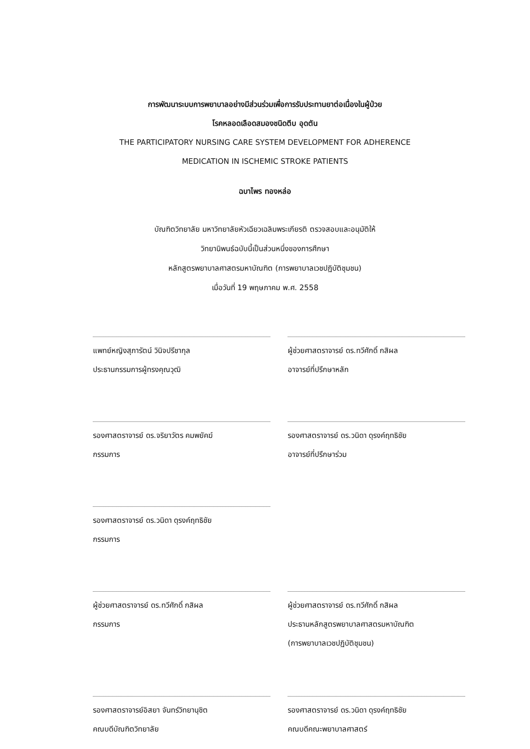การพัฒนาระบบการพยาบาลอย่างมีส่วนร่วมเพื่อการรับประทานยาต่อเนื่องในผู้ป่วย
โรคหลอดเลือดสมองชนิดตีบ อุดตัน
THE PARTICIPATORY NURSING CARE SYSTEM DEVELOPMENT FOR ADHERENCE
MEDICATION IN ISCHEMIC STROKE PATIENTS
ฉบาไพร ทองหล่อ
บัณฑิตวิทยาลัย มหาวิทยาลัยหัวเฉียวเฉลิมพระเกียรติ ตรวจสอบและอนุมัติให้
วิทยานิพนธ์ฉบับนี้เป็นส่วนหนึ่งของการศึกษา
หลักสูตรพยาบาลศาสตรมหาบัณฑิต (การพยาบาลเวชปฏิบัติชุมชน)
เมื่อวันที่ 19 พฤษภาคม พ.ศ. 2558
แพทย์หญิงสุภารัตน์ วินิจปรีชากุล
ประธานกรรมการผู้ทรงคุณวุฒิ
ผู้ช่วยศาสตราจารย์ ดร.ทวีศักดิ์ กสิผล
อาจารย์ที่ปรึกษาหลัก
รองศาสตราจารย์ ดร.จริยาวัตร คมพยัคฆ์
กรรมการ
รองศาสตราจารย์ ดร.วนิดา ดุรงค์ฤทธิชัย
อาจารย์ที่ปรึกษาร่วม
รองศาสตราจารย์ ดร.วนิดา ดุรงค์ฤทธิชัย
กรรมการ
ผู้ช่วยศาสตราจารย์ ดร.ทวีศักดิ์ กสิผล
กรรมการ
ผู้ช่วยศาสตราจารย์ ดร.ทวีศักดิ์ กสิผล
ประธานหลักสูตรพยาบาลศาสตรมหาบัณฑิต
(การพยาบาลเวชปฏิบัติชุมชน)
รองศาสตราจารย์อิสยา จันทร์วิทยานุชิต
คณบดีบัณฑิตวิทยาลัย
รองศาสตราจารย์ ดร.วนิดา ดุรงค์ฤทธิชัย
คณบดีคณะพยาบาลศาสตร์